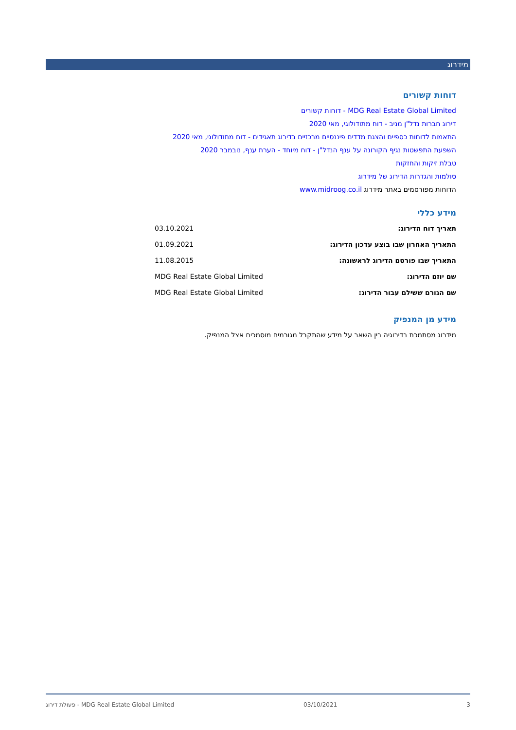מידרוג
דוחות קשורים
MDG Real Estate Global Limited - דוחות קשורים
דירוג חברות נדל"ן מניב - דוח מתודולוגי, מאי 2020
התאמות לדוחות כספיים והצגת מדדים פיננסיים מרכזיים בדירוג תאגידים - דוח מתודולוגי, מאי 2020
השפעת התפשטות נגיף הקורונה על ענף הנדל"ן - דוח מיוחד - הערת ענף, נובמבר 2020
טבלת זיקות והחזקות
סולמות והגדרות הדירוג של מידרוג
הדוחות מפורסמים באתר מידרוג www.midroog.co.il
מידע כללי
| תאריך דוח הדירוג: | 03.10.2021 |
| התאריך האחרון שבו בוצע עדכון הדירוג: | 01.09.2021 |
| התאריך שבו פורסם הדירוג לראשונה: | 11.08.2015 |
| שם יוזם הדירוג: | MDG Real Estate Global Limited |
| שם הגורם ששילם עבור הדירוג: | MDG Real Estate Global Limited |
מידע מן המנפיק
מידרוג מסתמכת בדירוגיה בין השאר על מידע שהתקבל מגורמים מוסמכים אצל המנפיק.
3 03/10/2021 MDG Real Estate Global Limited - פעולת דירוג